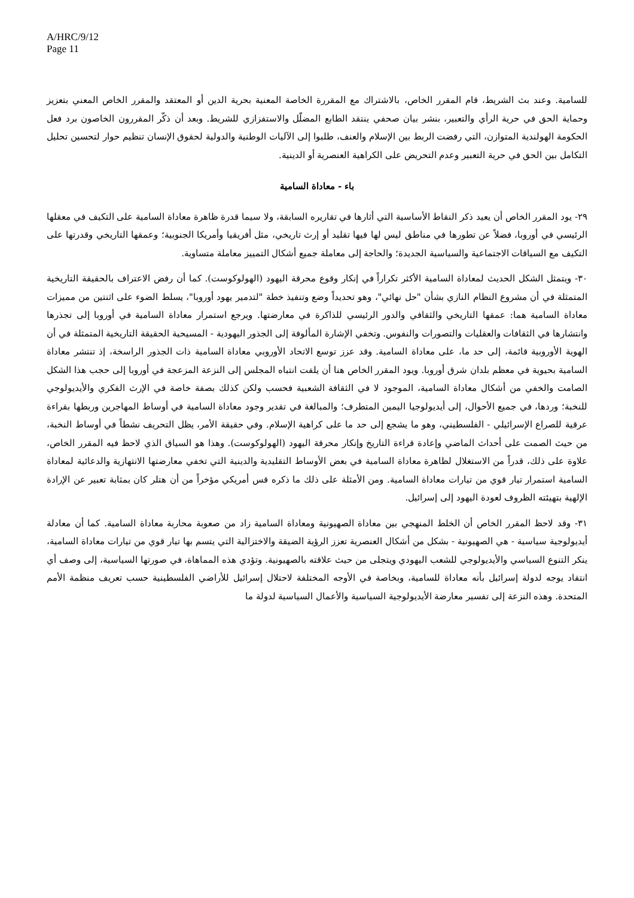A/HRC/9/12
Page 11
للسامية. وعند بث الشريط، قام المقرر الخاص، بالاشتراك مع المقررة الخاصة المعنية بحرية الدين أو المعتقد والمقرر الخاص المعني بتعزيز وحماية الحق في حرية الرأي والتعبير، بنشر بيان صحفي ينتقد الطابع المضلّل والاستفزازي للشريط. وبعد أن ذكّر المقررون الخاصون برد فعل الحكومة الهولندية المتوازن، التي رفضت الربط بين الإسلام والعنف، طلبوا إلى الآليات الوطنية والدولية لحقوق الإنسان تنظيم حوار لتحسين تحليل التكامل بين الحق في حرية التعبير وعدم التحريض على الكراهية العنصرية أو الدينية.
باء - معاداة السامية
٢٩- يود المقرر الخاص أن يعيد ذكر النقاط الأساسية التي أثارها في تقاريره السابقة، ولا سيما قدرة ظاهرة معاداة السامية على التكيف في معقلها الرئيسي في أوروبا، فضلاً عن تطورها في مناطق ليس لها فيها تقليد أو إرث تاريخي، مثل أفريقيا وأمريكا الجنوبية؛ وعمقها التاريخي وقدرتها على التكيف مع السياقات الاجتماعية والسياسية الجديدة؛ والحاجة إلى معاملة جميع أشكال التمييز معاملة متساوية.
٣٠- ويتمثل الشكل الحديث لمعاداة السامية الأكثر تكراراً في إنكار وقوع محرقة اليهود (الهولوكوست). كما أن رفض الاعتراف بالحقيقة التاريخية المتمثلة في أن مشروع النظام النازي بشأن "حل نهائي"، وهو تحديداً وضع وتنفيذ خطة "لتدمير يهود أوروبا"، يسلط الضوء على اثنتين من مميزات معاداة السامية هما: عمقها التاريخي والثقافي والدور الرئيسي للذاكرة في معارضتها. ويرجع استمرار معاداة السامية في أوروبا إلى تجذرها وانتشارها في الثقافات والعقليات والتصورات والنفوس. وتخفي الإشارة المألوفة إلى الجذور اليهودية - المسيحية الحقيقة التاريخية المتمثلة في أن الهوية الأوروبية قائمة، إلى حد ما، على معاداة السامية. وقد عزز توسع الاتحاد الأوروبي معاداة السامية ذات الجذور الراسخة، إذ تنتشر معاداة السامية بحيوية في معظم بلدان شرق أوروبا. ويود المقرر الخاص هنا أن يلفت انتباه المجلس إلى النزعة المزعجة في أوروبا إلى حجب هذا الشكل الصامت والخفي من أشكال معاداة السامية، الموجود لا في الثقافة الشعبية فحسب ولكن كذلك بصفة خاصة في الإرث الفكري والأيديولوجي للنخبة؛ وردها، في جميع الأحوال، إلى أيديولوجيا اليمين المتطرف؛ والمبالغة في تقدير وجود معاداة السامية في أوساط المهاجرين وربطها بقراءة عرقية للصراع الإسرائيلي - الفلسطيني، وهو ما يشجع إلى حد ما على كراهية الإسلام. وفي حقيقة الأمر، يظل التحريف نشطاً في أوساط النخبة، من حيث الصمت على أحداث الماضي وإعادة قراءة التاريخ وإنكار محرقة اليهود (الهولوكوست). وهذا هو السياق الذي لاحظ فيه المقرر الخاص، علاوة على ذلك، قدراً من الاستغلال لظاهرة معاداة السامية في بعض الأوساط التقليدية والدينية التي تخفي معارضتها الانتهازية والدعائية لمعاداة السامية استمرار تيار قوي من تيارات معاداة السامية. ومن الأمثلة على ذلك ما ذكره قس أمريكي مؤخراً من أن هتلر كان بمثابة تعبير عن الإرادة الإلهية بتهيئته الظروف لعودة اليهود إلى إسرائيل.
٣١- وقد لاحظ المقرر الخاص أن الخلط المنهجي بين معاداة الصهيونية ومعاداة السامية زاد من صعوبة محاربة معاداة السامية. كما أن معادلة أيديولوجية سياسية - هي الصهيونية - بشكل من أشكال العنصرية تعزز الرؤية الضيقة والاختزالية التي يتسم بها تيار قوي من تيارات معاداة السامية، ينكر التنوع السياسي والأيديولوجي للشعب اليهودي ويتجلى من حيث علاقته بالصهيونية. وتؤدي هذه المماهاة، في صورتها السياسية، إلى وصف أي انتقاد يوجه لدولة إسرائيل بأنه معاداة للسامية، وبخاصة في الأوجه المختلفة لاحتلال إسرائيل للأراضي الفلسطينية حسب تعريف منظمة الأمم المتحدة. وهذه النزعة إلى تفسير معارضة الأيديولوجية السياسية والأعمال السياسية لدولة ما